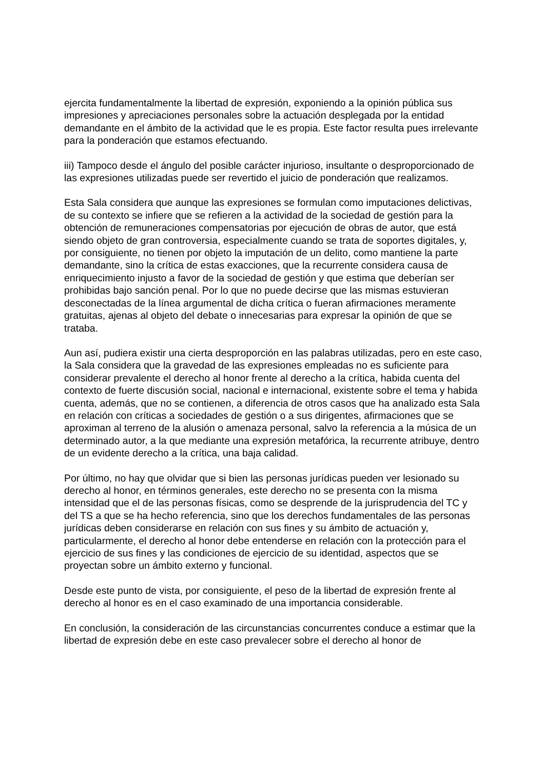ejercita fundamentalmente la libertad de expresión, exponiendo a la opinión pública sus impresiones y apreciaciones personales sobre la actuación desplegada por la entidad demandante en el ámbito de la actividad que le es propia. Este factor resulta pues irrelevante para la ponderación que estamos efectuando.
iii) Tampoco desde el ángulo del posible carácter injurioso, insultante o desproporcionado de las expresiones utilizadas puede ser revertido el juicio de ponderación que realizamos.
Esta Sala considera que aunque las expresiones se formulan como imputaciones delictivas, de su contexto se infiere que se refieren a la actividad de la sociedad de gestión para la obtención de remuneraciones compensatorias por ejecución de obras de autor, que está siendo objeto de gran controversia, especialmente cuando se trata de soportes digitales, y, por consiguiente, no tienen por objeto la imputación de un delito, como mantiene la parte demandante, sino la crítica de estas exacciones, que la recurrente considera causa de enriquecimiento injusto a favor de la sociedad de gestión y que estima que deberían ser prohibidas bajo sanción penal. Por lo que no puede decirse que las mismas estuvieran desconectadas de la línea argumental de dicha crítica o fueran afirmaciones meramente gratuitas, ajenas al objeto del debate o innecesarias para expresar la opinión de que se trataba.
Aun así, pudiera existir una cierta desproporción en las palabras utilizadas, pero en este caso, la Sala considera que la gravedad de las expresiones empleadas no es suficiente para considerar prevalente el derecho al honor frente al derecho a la crítica, habida cuenta del contexto de fuerte discusión social, nacional e internacional, existente sobre el tema y habida cuenta, además, que no se contienen, a diferencia de otros casos que ha analizado esta Sala en relación con críticas a sociedades de gestión o a sus dirigentes, afirmaciones que se aproximan al terreno de la alusión o amenaza personal, salvo la referencia a la música de un determinado autor, a la que mediante una expresión metafórica, la recurrente atribuye, dentro de un evidente derecho a la crítica, una baja calidad.
Por último, no hay que olvidar que si bien las personas jurídicas pueden ver lesionado su derecho al honor, en términos generales, este derecho no se presenta con la misma intensidad que el de las personas físicas, como se desprende de la jurisprudencia del TC y del TS a que se ha hecho referencia, sino que los derechos fundamentales de las personas jurídicas deben considerarse en relación con sus fines y su ámbito de actuación y, particularmente, el derecho al honor debe entenderse en relación con la protección para el ejercicio de sus fines y las condiciones de ejercicio de su identidad, aspectos que se proyectan sobre un ámbito externo y funcional.
Desde este punto de vista, por consiguiente, el peso de la libertad de expresión frente al derecho al honor es en el caso examinado de una importancia considerable.
En conclusión, la consideración de las circunstancias concurrentes conduce a estimar que la libertad de expresión debe en este caso prevalecer sobre el derecho al honor de